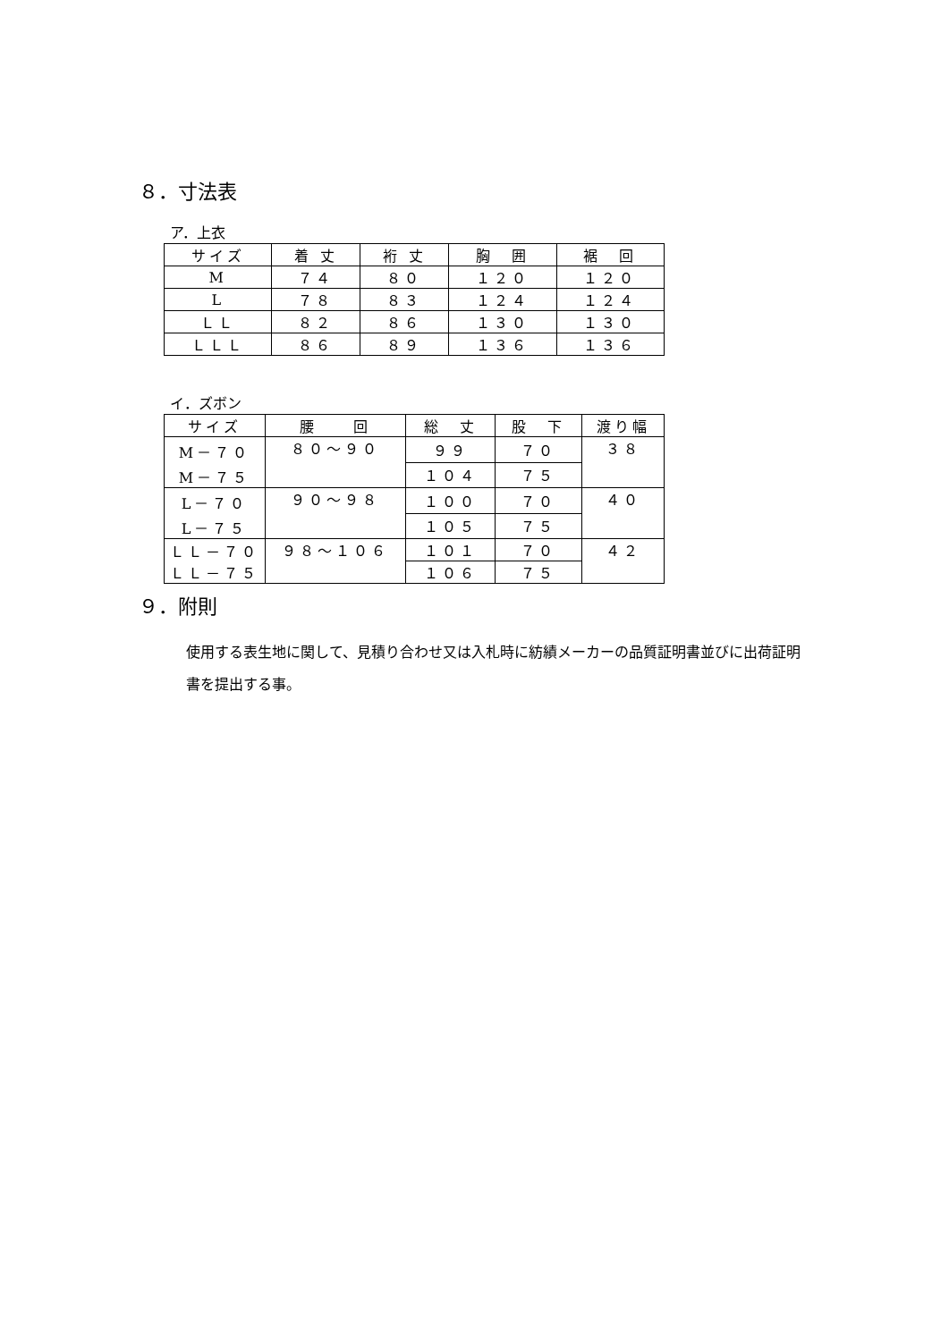８．寸法表
ア．上衣
| サイズ | 着 丈 | 裄 丈 | 胸 囲 | 裾 回 |
| --- | --- | --- | --- | --- |
| M | ７４ | ８０ | １２０ | １２０ |
| L | ７８ | ８３ | １２４ | １２４ |
| ＬＬ | ８２ | ８６ | １３０ | １３０ |
| ＬＬＬ | ８６ | ８９ | １３６ | １３６ |
イ．ズボン
| サイズ | 腰 回 | 総 丈 | 股 下 | 渡り幅 |
| --- | --- | --- | --- | --- |
| M－７０ M－７５ | ８０～９０ | ９９ | ７０ | ３８ |
| | | １０４ | ７５ | |
| L－７０ L－７５ | ９０～９８ | １００ | ７０ | ４０ |
| | | １０５ | ７５ | |
| ＬＬ－７０ ＬＬ－７５ | ９８～１０６ | １０１ | ７０ | ４２ |
| | | １０６ | ７５ | |
９．附則
使用する表生地に関して、見積り合わせ又は入札時に紡績メーカーの品質証明書並びに出荷証明書を提出する事。